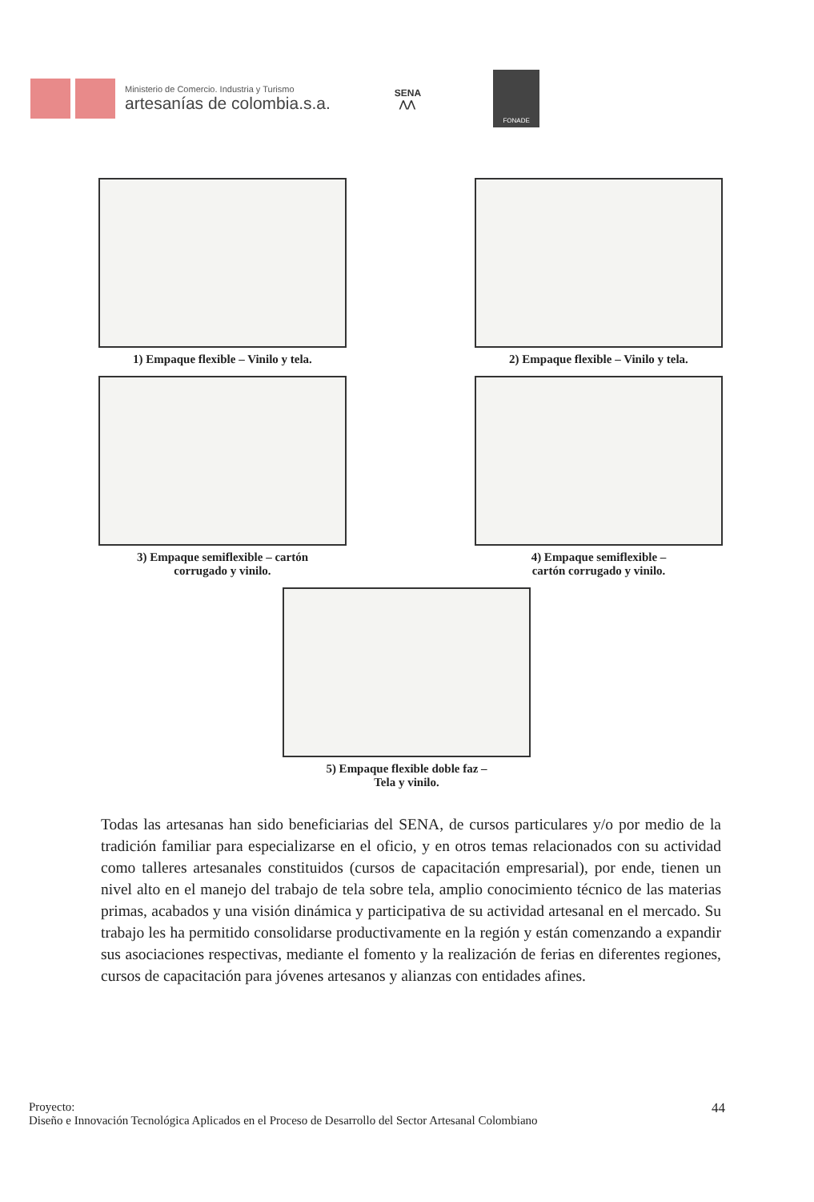Ministerio de Comercio. Industria y Turismo
artesanías de colombia.s.a.
SENA
⋀⋀
FONADE
1) Empaque flexible – Vinilo y tela.
2) Empaque flexible – Vinilo y tela.
3) Empaque semiflexible – cartón
corrugado y vinilo.
4) Empaque semiflexible –
cartón corrugado y vinilo.
5) Empaque flexible doble faz –
Tela y vinilo.
Todas las artesanas han sido beneficiarias del SENA, de cursos particulares y/o por medio de la tradición familiar para especializarse en el oficio, y en otros temas relacionados con su actividad como talleres artesanales constituidos (cursos de capacitación empresarial), por ende, tienen un nivel alto en el manejo del trabajo de tela sobre tela, amplio conocimiento técnico de las materias primas, acabados y una visión dinámica y participativa de su actividad artesanal en el mercado. Su trabajo les ha permitido consolidarse productivamente en la región y están comenzando a expandir sus asociaciones respectivas, mediante el fomento y la realización de ferias en diferentes regiones, cursos de capacitación para jóvenes artesanos y alianzas con entidades afines.
44 Proyecto:
Diseño e Innovación Tecnológica Aplicados en el Proceso de Desarrollo del Sector Artesanal Colombiano